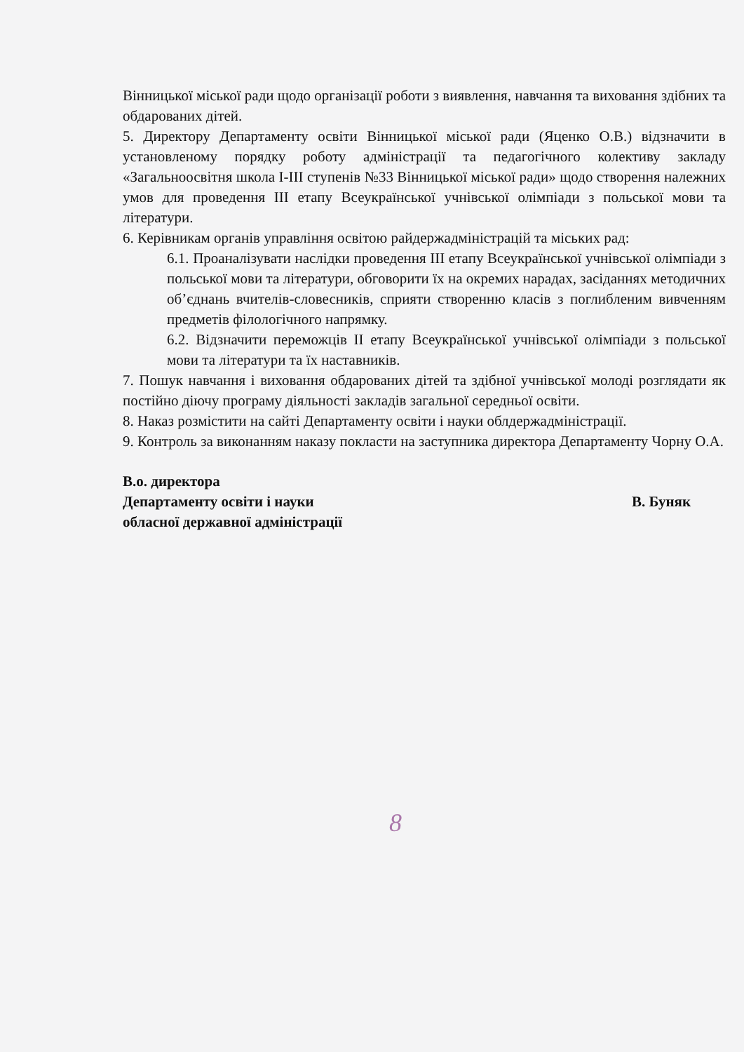Вінницької міської ради щодо організації роботи з виявлення, навчання та виховання здібних та обдарованих дітей.
5. Директору Департаменту освіти Вінницької міської ради (Яценко О.В.) відзначити в установленому порядку роботу адміністрації та педагогічного колективу закладу «Загальноосвітня школа І-ІІІ ступенів №33 Вінницької міської ради» щодо створення належних умов для проведення ІІІ етапу Всеукраїнської учнівської олімпіади з польської мови та літератури.
6. Керівникам органів управління освітою райдержадміністрацій та міських рад:
6.1. Проаналізувати наслідки проведення ІІІ етапу Всеукраїнської учнівської олімпіади з польської мови та літератури, обговорити їх на окремих нарадах, засіданнях методичних об’єднань вчителів-словесників, сприяти створенню класів з поглибленим вивченням предметів філологічного напрямку.
6.2. Відзначити переможців ІІ етапу Всеукраїнської учнівської олімпіади з польської мови та літератури та їх наставників.
7. Пошук навчання і виховання обдарованих дітей та здібної учнівської молоді розглядати як постійно діючу програму діяльності закладів загальної середньої освіти.
8. Наказ розмістити на сайті Департаменту освіти і науки облдержадміністрації.
9. Контроль за виконанням наказу покласти на заступника директора Департаменту Чорну О.А.
В.о. директора
Департаменту освіти і науки
обласної державної адміністрації
В. Буняк
8